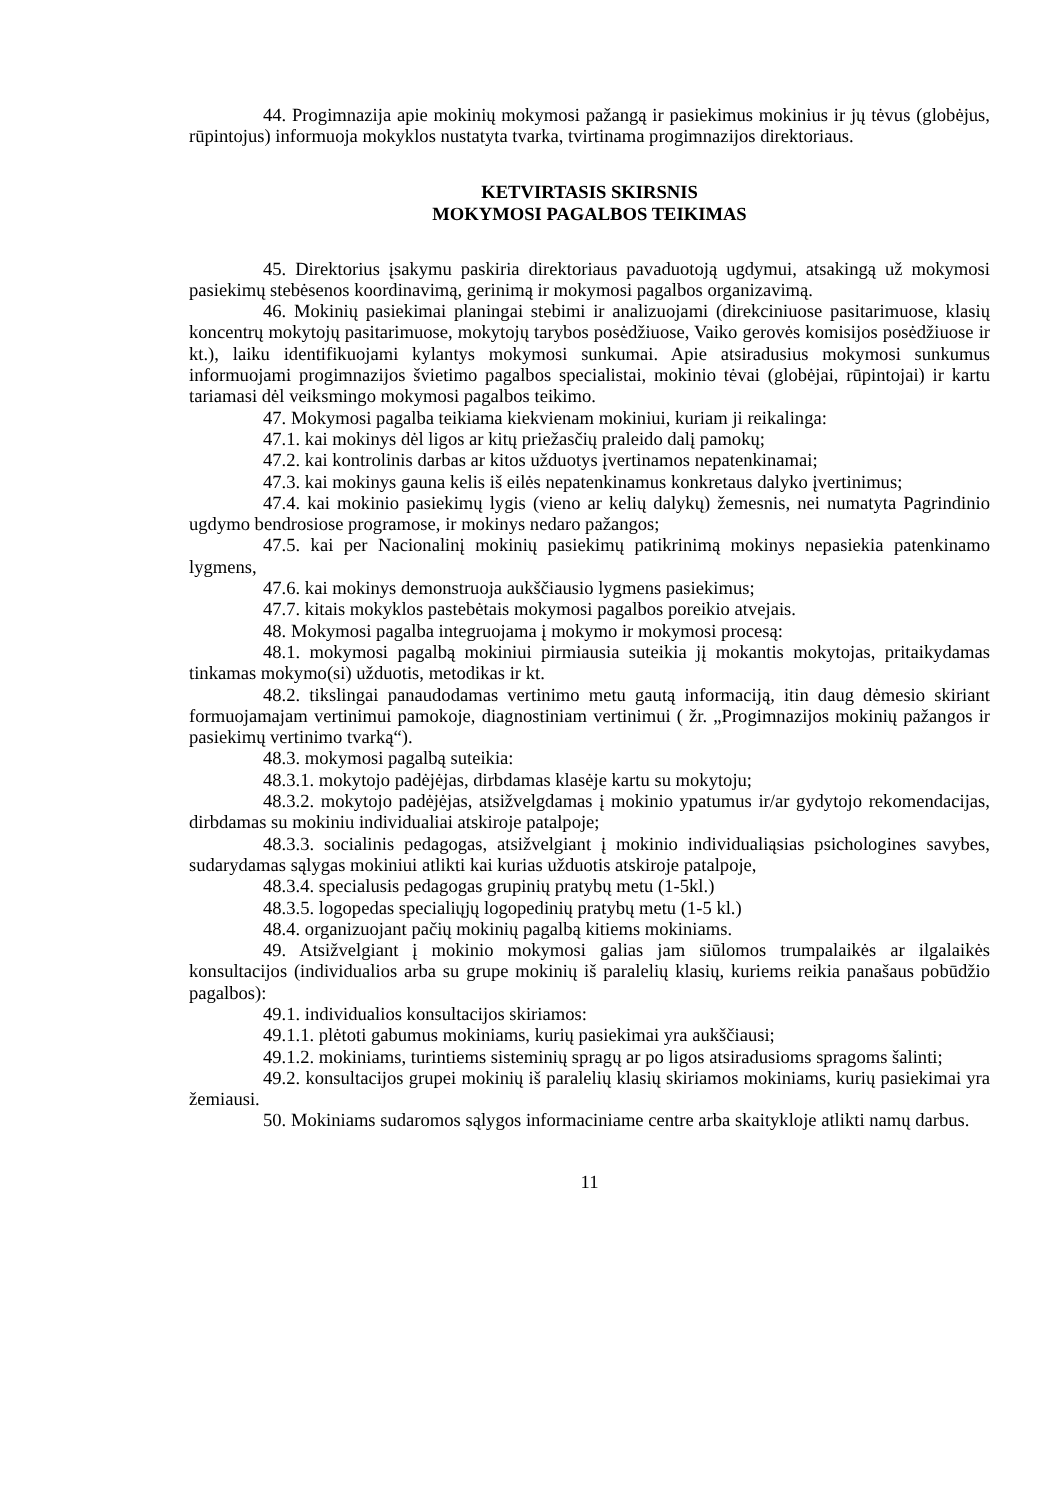44. Progimnazija apie mokinių mokymosi pažangą ir pasiekimus mokinius ir jų tėvus (globėjus, rūpintojus) informuoja mokyklos nustatyta tvarka, tvirtinama progimnazijos direktoriaus.
KETVIRTASIS SKIRSNIS
MOKYMOSI PAGALBOS TEIKIMAS
45. Direktorius įsakymu paskiria direktoriaus pavaduotoją ugdymui, atsakingą už mokymosi pasiekimų stebėsenos koordinavimą, gerinimą ir mokymosi pagalbos organizavimą.
46. Mokinių pasiekimai planingai stebimi ir analizuojami (direkciniuose pasitarimuose, klasių koncentrų mokytojų pasitarimuose, mokytojų tarybos posėdžiuose, Vaiko gerovės komisijos posėdžiuose ir kt.), laiku identifikuojami kylantys mokymosi sunkumai. Apie atsiradusius mokymosi sunkumus informuojami progimnazijos švietimo pagalbos specialistai, mokinio tėvai (globėjai, rūpintojai) ir kartu tariamasi dėl veiksmingo mokymosi pagalbos teikimo.
47. Mokymosi pagalba teikiama kiekvienam mokiniui, kuriam ji reikalinga:
47.1. kai mokinys dėl ligos ar kitų priežasčių praleido dalį pamokų;
47.2. kai kontrolinis darbas ar kitos užduotys įvertinamos nepatenkinamai;
47.3. kai mokinys gauna kelis iš eilės nepatenkinamus konkretaus dalyko įvertinimus;
47.4. kai mokinio pasiekimų lygis (vieno ar kelių dalykų) žemesnis, nei numatyta Pagrindinio ugdymo bendrosiose programose, ir mokinys nedaro pažangos;
47.5. kai per Nacionalinį mokinių pasiekimų patikrinimą mokinys nepasiekia patenkinamo lygmens,
47.6. kai mokinys demonstruoja aukščiausio lygmens pasiekimus;
47.7. kitais mokyklos pastebėtais mokymosi pagalbos poreikio atvejais.
48. Mokymosi pagalba integruojama į mokymo ir mokymosi procesą:
48.1. mokymosi pagalbą mokiniui pirmiausia suteikia jį mokantis mokytojas, pritaikydamas tinkamas mokymo(si) užduotis, metodikas ir kt.
48.2. tikslingai panaudodamas vertinimo metu gautą informaciją, itin daug dėmesio skiriant formuojamajam vertinimui pamokoje, diagnostiniam vertinimui ( žr. „Progimnazijos mokinių pažangos ir pasiekimų vertinimo tvarką“).
48.3. mokymosi pagalbą suteikia:
48.3.1. mokytojo padėjėjas, dirbdamas klasėje kartu su mokytoju;
48.3.2. mokytojo padėjėjas, atsižvelgdamas į mokinio ypatumus ir/ar gydytojo rekomendacijas, dirbdamas su mokiniu individualiai atskiroje patalpoje;
48.3.3. socialinis pedagogas, atsižvelgiant į mokinio individualiąsias psichologines savybes, sudarydamas sąlygas mokiniui atlikti kai kurias užduotis atskiroje patalpoje,
48.3.4. specialusis pedagogas grupinių pratybų metu (1-5kl.)
48.3.5. logopedas specialiųjų logopedinių pratybų metu (1-5 kl.)
48.4. organizuojant pačių mokinių pagalbą kitiems mokiniams.
49. Atsižvelgiant į mokinio mokymosi galias jam siūlomos trumpalaikės ar ilgalaikės konsultacijos (individualios arba su grupe mokinių iš paralelių klasių, kuriems reikia panašaus pobūdžio pagalbos):
49.1. individualios konsultacijos skiriamos:
49.1.1. plėtoti gabumus mokiniams, kurių pasiekimai yra aukščiausi;
49.1.2. mokiniams, turintiems sisteminių spragų ar po ligos atsiradusioms spragoms šalinti;
49.2. konsultacijos grupei mokinių iš paralelių klasių skiriamos mokiniams, kurių pasiekimai yra žemiausi.
50. Mokiniams sudaromos sąlygos informaciniame centre arba skaitykloje atlikti namų darbus.
11